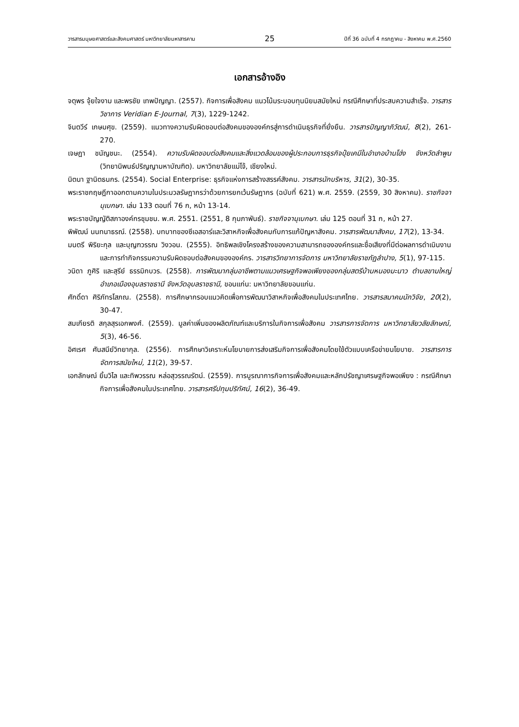วารสารมนุษยศาสตร์และสังคมศาสตร์ มหาวิทยาลัยมหาสารคาม 25 ปีที่ 36 ฉบับที่ 4 กรกฎาคม - สิงหาคม พ.ศ.2560
เอกสารอ้างอิง
จตุพร จุ้ยใจงาม และพรชัย เทพปัญญา. (2557). กิจการเพื่อสังคม แนวโน้มระบอบทุนนิยมสมัยใหม่ กรณีศึกษาที่ประสบความสำเร็จ. วารสารวิชาการ Veridian E-Journal, 7(3), 1229-1242.
จินตวีร์ เกษมศุข. (2559). แนวทางความรับผิดชอบต่อสังคมขององค์กรสู่การดำเนินธุรกิจที่ยั่งยืน. วารสารปัญญาภิวัฒน์, 8(2), 261-270.
เจษฎา ชนัญชนะ. (2554). ความรับผิดชอบต่อสังคมและสิ่งแวดล้อมของผู้ประกอบการธุรกิจปุ๋ยเคมีในอำเภอบ้านโฮ่ง จังหวัดลำพูน (วิทยานิพนธ์ปริญญามหาบัณฑิต). มหาวิทยาลัยแม่โจ้, เชียงใหม่.
นิตนา ฐานิตธนกร. (2554). Social Enterprise: ธุรกิจแห่งการสร้างสรรค์สังคม. วารสารนักบริหาร, 31(2), 30-35.
พระราชกฤษฎีกาออกตามความในประมวลรัษฎากรว่าด้วยการยกเว้นรัษฎากร (ฉบับที่ 621) พ.ศ. 2559. (2559, 30 สิงหาคม). ราชกิจจานุเบกษา. เล่ม 133 ตอนที่ 76 ก, หน้า 13-14.
พระราชบัญญัติสภาองค์กรชุมชน. พ.ศ. 2551. (2551, 8 กุมภาพันธ์). ราชกิจจานุเบกษา. เล่ม 125 ตอนที่ 31 ก, หน้า 27.
พิพัฒน์ นนทนาธรณ์. (2558). บทบาทของซีเอสอาร์และวิสาหกิจเพื่อสังคมกับการแก้ปัญหาสังคม. วารสารพัฒนาสังคม, 17(2), 13-34.
มนตรี พิริยะกุล และบุญฑวรรณ วิงวอน. (2555). อิทธิพลเชิงโครงสร้างของความสามารถขององค์กรและชื่อเสียงที่มีต่อผลการดำเนินงานและการทำกิจกรรมความรับผิดชอบต่อสังคมขององค์กร. วารสารวิทยาการจัดการ มหาวิทยาลัยราชภัฏลำปาง, 5(1), 97-115.
วนิดา ภูศิริ และสุรีย์ ธรรมิกบวร. (2558). การพัฒนากลุ่มอาชีพตามแนวเศรษฐกิจพอเพียงของกลุ่มสตรีบ้านหนองมะนาว ตำบลขามใหญ่ อำเภอเมืองอุบลราชธานี จังหวัดอุบลราชธานี, ขอนแก่น: มหาวิทยาลัยขอนแก่น.
ศักดิ์ดา ศิริภัทรโสภณ. (2558). การศึกษากรอบแนวคิดเพื่อการพัฒนาวิสาหกิจเพื่อสังคมในประเทศไทย. วารสารสมาคมนักวิจัย, 20(2), 30-47.
สมเกียรติ สกุลสุรเอกพงศ์. (2559). มูลค่าเพิ่มของผลิตภัณฑ์และบริการในกิจการเพื่อสังคม วารสารการจัดการ มหาวิทยาลัยวลัยลักษณ์, 5(3), 46-56.
อิศเรศ ศันสนีย์วิทยากุล. (2556). การศึกษาวิเคราะห์นโยบายการส่งเสริมกิจการเพื่อสังคมโดยใช้ตัวแบบเครือข่ายนโยบาย. วารสารการจัดการสมัยใหม่, 11(2), 39-57.
เอกลักษณ์ ยิ้มวิไล และทิพวรรณ หล่อสุวรรณรัตน์. (2559). การบูรณาการกิจการเพื่อสังคมและหลักปรัชญาเศรษฐกิจพอเพียง : กรณีศึกษากิจการเพื่อสังคมในประเทศไทย. วารสารศรีปทุมปริทัศน์, 16(2), 36-49.